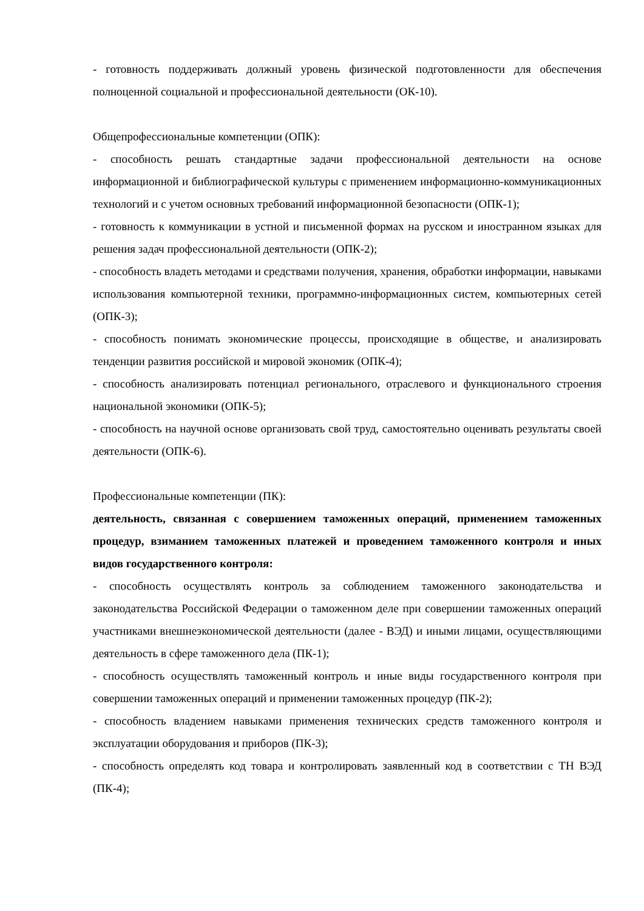- готовность поддерживать должный уровень физической подготовленности для обеспечения полноценной социальной и профессиональной деятельности (ОК-10).
Общепрофессиональные компетенции (ОПК):
- способность решать стандартные задачи профессиональной деятельности на основе информационной и библиографической культуры с применением информационно-коммуникационных технологий и с учетом основных требований информационной безопасности (ОПК-1);
- готовность к коммуникации в устной и письменной формах на русском и иностранном языках для решения задач профессиональной деятельности (ОПК-2);
- способность владеть методами и средствами получения, хранения, обработки информации, навыками использования компьютерной техники, программно-информационных систем, компьютерных сетей (ОПК-3);
- способность понимать экономические процессы, происходящие в обществе, и анализировать тенденции развития российской и мировой экономик (ОПК-4);
- способность анализировать потенциал регионального, отраслевого и функционального строения национальной экономики (ОПК-5);
- способность на научной основе организовать свой труд, самостоятельно оценивать результаты своей деятельности (ОПК-6).
Профессиональные компетенции (ПК):
деятельность, связанная с совершением таможенных операций, применением таможенных процедур, взиманием таможенных платежей и проведением таможенного контроля и иных видов государственного контроля:
- способность осуществлять контроль за соблюдением таможенного законодательства и законодательства Российской Федерации о таможенном деле при совершении таможенных операций участниками внешнеэкономической деятельности (далее - ВЭД) и иными лицами, осуществляющими деятельность в сфере таможенного дела (ПК-1);
- способность осуществлять таможенный контроль и иные виды государственного контроля при совершении таможенных операций и применении таможенных процедур (ПК-2);
- способность владением навыками применения технических средств таможенного контроля и эксплуатации оборудования и приборов (ПК-3);
- способность определять код товара и контролировать заявленный код в соответствии с ТН ВЭД (ПК-4);